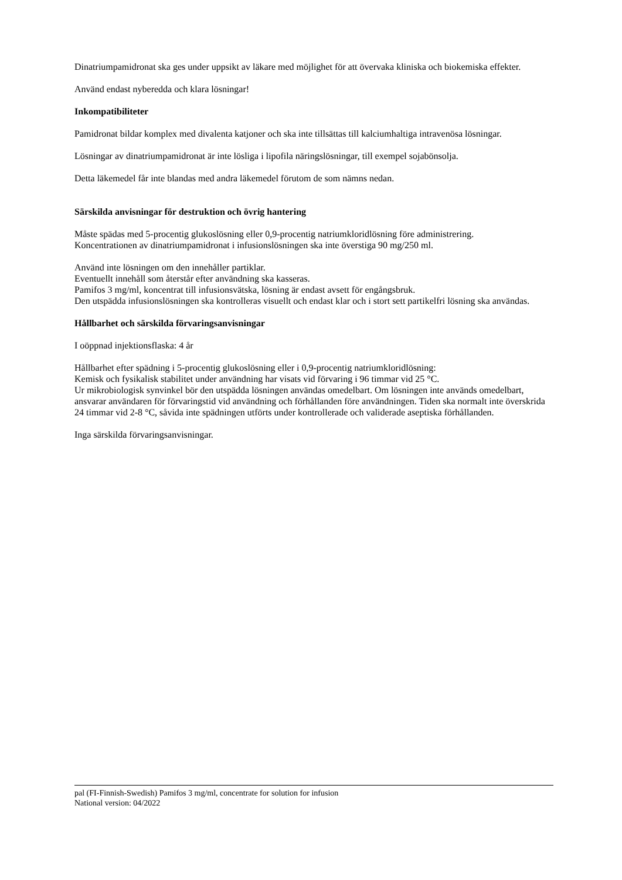Dinatriumpamidronat ska ges under uppsikt av läkare med möjlighet för att övervaka kliniska och biokemiska effekter.
Använd endast nyberedda och klara lösningar!
Inkompatibiliteter
Pamidronat bildar komplex med divalenta katjoner och ska inte tillsättas till kalciumhaltiga intravenösa lösningar.
Lösningar av dinatriumpamidronat är inte lösliga i lipofila näringslösningar, till exempel sojabönsolja.
Detta läkemedel får inte blandas med andra läkemedel förutom de som nämns nedan.
Särskilda anvisningar för destruktion och övrig hantering
Måste spädas med 5-procentig glukoslösning eller 0,9-procentig natriumkloridlösning före administrering.
Koncentrationen av dinatriumpamidronat i infusionslösningen ska inte överstiga 90 mg/250 ml.
Använd inte lösningen om den innehåller partiklar.
Eventuellt innehåll som återstår efter användning ska kasseras.
Pamifos 3 mg/ml, koncentrat till infusionsvätska, lösning är endast avsett för engångsbruk.
Den utspädda infusionslösningen ska kontrolleras visuellt och endast klar och i stort sett partikelfri lösning ska användas.
Hållbarhet och särskilda förvaringsanvisningar
I oöppnad injektionsflaska: 4 år
Hållbarhet efter spädning i 5-procentig glukoslösning eller i 0,9-procentig natriumkloridlösning:
Kemisk och fysikalisk stabilitet under användning har visats vid förvaring i 96 timmar vid 25 °C.
Ur mikrobiologisk synvinkel bör den utspädda lösningen användas omedelbart. Om lösningen inte används omedelbart, ansvarar användaren för förvaringstid vid användning och förhållanden före användningen. Tiden ska normalt inte överskrida 24 timmar vid 2-8 °C, såvida inte spädningen utförts under kontrollerade och validerade aseptiska förhållanden.
Inga särskilda förvaringsanvisningar.
pal (FI-Finnish-Swedish) Pamifos 3 mg/ml, concentrate for solution for infusion
National version: 04/2022